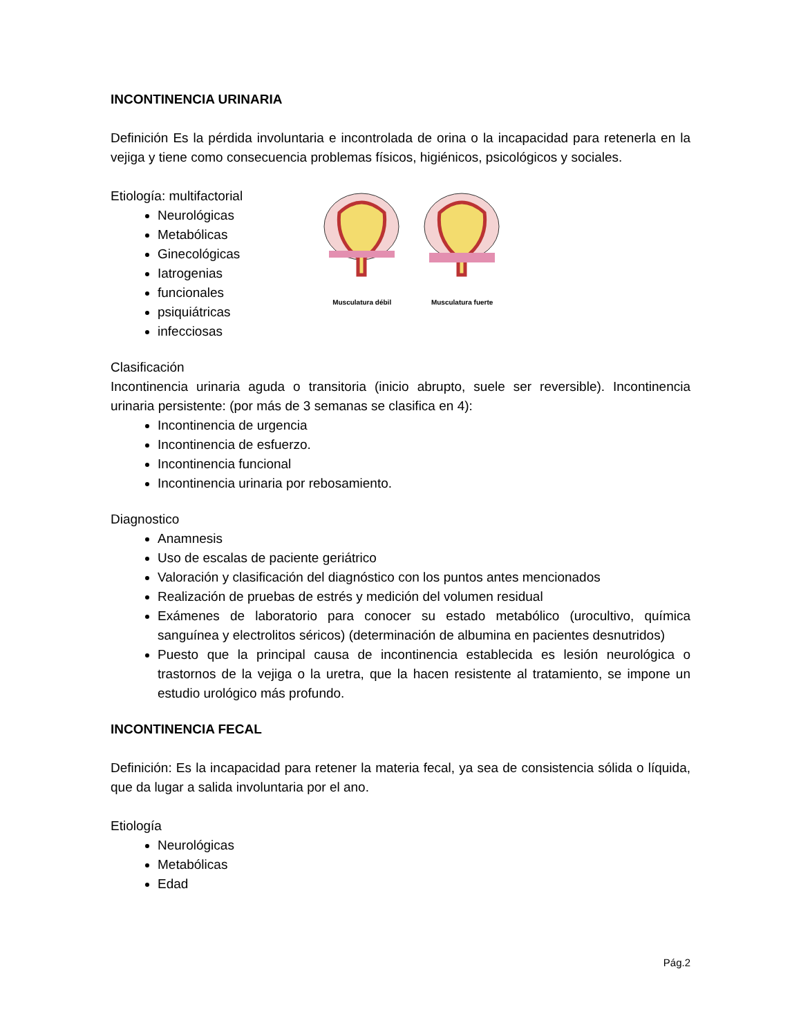INCONTINENCIA URINARIA
Definición Es la pérdida involuntaria e incontrolada de orina o la incapacidad para retenerla en la vejiga y tiene como consecuencia problemas físicos, higiénicos, psicológicos y sociales.
Etiología: multifactorial
Neurológicas
Metabólicas
Ginecológicas
Iatrogenias
funcionales
psiquiátricas
infecciosas
Musculatura débil
Musculatura fuerte
Clasificación
Incontinencia urinaria aguda o transitoria (inicio abrupto, suele ser reversible). Incontinencia urinaria persistente: (por más de 3 semanas se clasifica en 4):
Incontinencia de urgencia
Incontinencia de esfuerzo.
Incontinencia funcional
Incontinencia urinaria por rebosamiento.
Diagnostico
Anamnesis
Uso de escalas de paciente geriátrico
Valoración y clasificación del diagnóstico con los puntos antes mencionados
Realización de pruebas de estrés y medición del volumen residual
Exámenes de laboratorio para conocer su estado metabólico (urocultivo, química sanguínea y electrolitos séricos) (determinación de albumina en pacientes desnutridos)
Puesto que la principal causa de incontinencia establecida es lesión neurológica o trastornos de la vejiga o la uretra, que la hacen resistente al tratamiento, se impone un estudio urológico más profundo.
INCONTINENCIA FECAL
Definición: Es la incapacidad para retener la materia fecal, ya sea de consistencia sólida o líquida, que da lugar a salida involuntaria por el ano.
Etiología
Neurológicas
Metabólicas
Edad
Pág.2